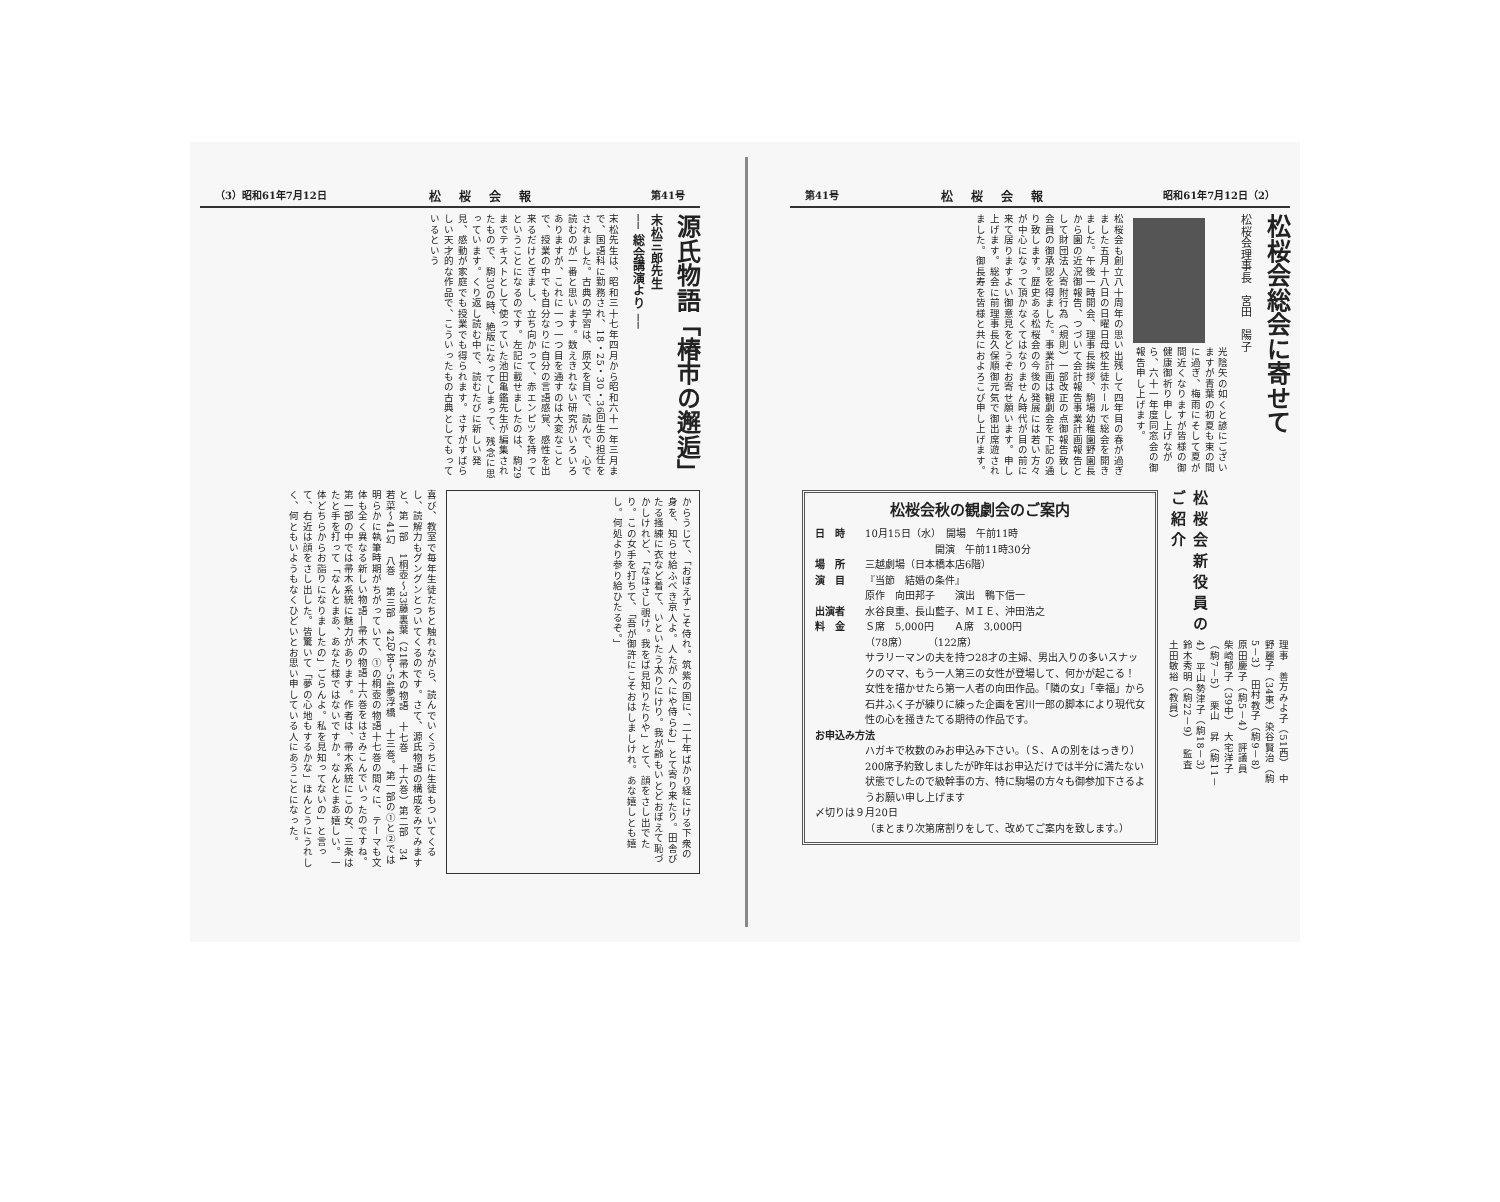第41号 松桜会報 昭和61年7月12日（2）
松桜会総会に寄せて
松桜会理事長　宮田　陽子
光陰矢の如くと諺にございますが青葉の初夏も束の間に過ぎ、梅雨にそして夏が間近くなりますが皆様の御健康御祈り申し上げながら、六十一年度同窓会の御報告申し上げます。
松桜会も創立八十周年の思い出残して四年目の春が過ぎました五月十八日の日曜日母校生徒ホールで総会を開きました。午後一時開会、理事長挨拶、駒場幼稚園野園長から園の近況御報告、つづいて会計報告事業計画報告として財団法人寄附行為（規則）一部改正の点御報告致し会員の御承認を得ました。事業計画は観劇会を下記の通り致します。歴史ある松桜会の今後の発展には若い方々が中心になって頂かなくてはなりません時代が目の前に来て居りますよい御意見をどうぞお寄せ願います。申し上げます。総会に前理事長久保順御元気で御出席遊されました。御長寿を皆様と共におよろこび申し上げます。
松桜会新役員のご紹介
理事　善方みよ子（51西）　中野麗子（34東）　染谷賢治（駒5－3）　田村教子（駒9－8）　原田慶子（駒5－4）　評議員　柴崎郁子（39中）　大宅洋子（駒7－5）　栗山　昇（駒11－4）　平山勢津子（駒18－3）　鈴木秀明（駒22－9）　監査　土田敏裕（教員）
松桜会秋の観劇会のご案内
日　時 10月15日（水）　開場　午前11時
　　　　　　　開演　午前11時30分
場　所 三越劇場（日本橋本店6階）
演　目 『当節　結婚の条件』
原作　向田邦子　　演出　鴨下信一
出演者 水谷良重、長山藍子、ＭＩＥ、沖田浩之
料　金 Ｓ席　5,000円　　Ａ席　3,000円
（78席）　　　（122席）
サラリーマンの夫を持つ28才の主婦、男出入りの多いスナックのママ、もう一人第三の女性が登場して、何かが起こる！　女性を描かせたら第一人者の向田作品。「隣の女」「幸福」から石井ふく子が練りに練った企画を宮川一郎の脚本により現代女性の心を掻きたてる期待の作品です。
お申込み方法
ハガキで枚数のみお申込み下さい。（Ｓ、Ａの別をはっきり）
200席予約致しましたが昨年はお申込だけでは半分に満たない状態でしたので級幹事の方、特に駒場の方々も御参加下さるようお願い申し上げます
〆切りは９月20日
（まとまり次第席割りをして、改めてご案内を致します。）
（3）昭和61年7月12日 松桜会報 第41号
源氏物語「椿市の邂逅」
末松三郎先生
── 総会講演より ──
末松先生は、昭和三十七年四月から昭和六十一年三月まで、国語科に勤務され、18・25・30・36回生の担任をされました。古典の学習は、原文を目で、読んで、心で読むのが一番と思います。数えきれない研究がいろいろありますが、これに一つ一つ目を通すのは大変なことで、授業の中でも自分なりに自分の言語感覚、感性を出来るだけとぎまし、立ち向かって、赤エンピツを持ってということになるのです。左記に載せましたのは、駒29までテキストとして使っていた池田亀鑑先生が編集されたもので、駒30の時、絶版になってしまって、残念に思っています。くり返し読む中で、読むたびに新しい発見、感動が家庭でも授業でも得られます。さすがすばらしい天才的な作品で、こういったもの古典としてもっているという
からうじて、「おぼえずこそ侍れ。筑紫の国に、二十年ばかり経にける下衆の身を、知らせ給ふべき京人よ。人たがへにや侍らむ」とて寄り来たり。田舎びたる掻練に衣など着て、いといたう太りにけり。我が齢もいとどおぼえて恥づかしけれど、「なほさし覗け。我をば見知りたりや」とて、顔をさし出でたり。この女手を打ちて、「吾が御許にこそおはしましけれ。あな嬉しとも嬉し。何処より参り給ひたるぞ。」
喜び、教室で毎年生徒たちと触れながら、読んでいくうちに生徒もついてくるし、読解力もグングンとついてくるのです。さて、源氏物語の構成をみてみますと、第一部　1桐壺～33藤裏葉（21帚木の物語　十七巻　十六巻）第二部　34若菜～41幻　八巻　第三部　42匂宮～54夢浮橋　十三巻。第一部の①と②では明らかに執筆時期がちがっていて、①の桐壺の物語十七巻の間々に、テーマも文体も全く異なる新しい物語―帚木の物語十六巻をはさみこんでいったのですね。第一部の中では帚木系統に魅力があります。作者は、帚木系統にこの女、三条はたと手を打って「なんとまあ、あなた様ではないですか。なんとまあ嬉しい。一体どちらからお詣りになりましたの」ごらんよ。私を見知ってないの」と言って、右近は顔をさし出した。皆驚いて「夢の心地もするかな」ほんとうにうれしく、何ともいようもなくひどいとお思い申している人にあうことになった。